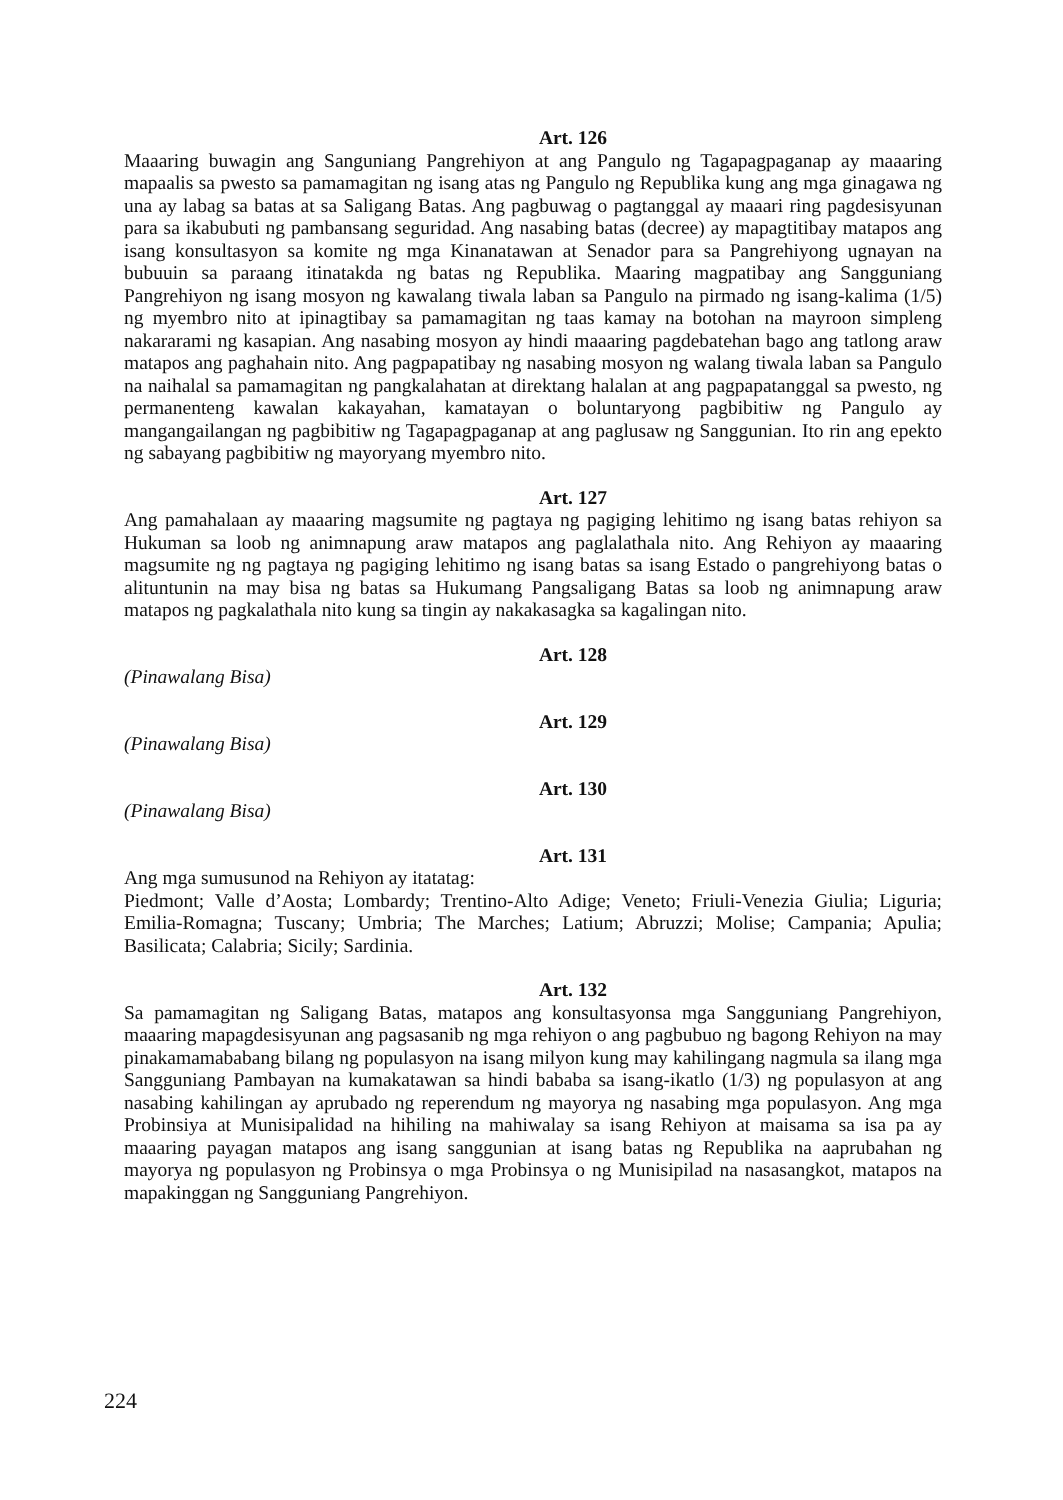Art. 126
Maaaring buwagin ang Sanguniang Pangrehiyon at ang Pangulo ng Tagapagpaganap ay maaaring mapaalis sa pwesto sa pamamagitan ng isang atas ng Pangulo ng Republika kung ang mga ginagawa ng una ay labag sa batas at sa Saligang Batas. Ang pagbuwag o pagtanggal ay maaari ring pagdesisyunan para sa ikabubuti ng pambansang seguridad. Ang nasabing batas (decree) ay mapagtitibay matapos ang isang konsultasyon sa komite ng mga Kinanatawan at Senador para sa Pangrehiyong ugnayan na bubuuin sa paraang itinatakda ng batas ng Republika. Maaring magpatibay ang Sangguniang Pangrehiyon ng isang mosyon ng kawalang tiwala laban sa Pangulo na pirmado ng isang-kalima (1/5) ng myembro nito at ipinagtibay sa pamamagitan ng taas kamay na botohan na mayroon simpleng nakararami ng kasapian. Ang nasabing mosyon ay hindi maaaring pagdebatehan bago ang tatlong araw matapos ang paghahain nito. Ang pagpapatibay ng nasabing mosyon ng walang tiwala laban sa Pangulo na naihalal sa pamamagitan ng pangkalahatan at direktang halalan at ang pagpapatanggal sa pwesto, ng permanenteng kawalan kakayahan, kamatayan o boluntaryong pagbibitiw ng Pangulo ay mangangailangan ng pagbibitiw ng Tagapagpaganap at ang paglusaw ng Sanggunian. Ito rin ang epekto ng sabayang pagbibitiw ng mayoryang myembro nito.
Art. 127
Ang pamahalaan ay maaaring magsumite ng pagtaya ng pagiging lehitimo ng isang batas rehiyon sa Hukuman sa loob ng animnapung araw matapos ang paglalathala nito. Ang Rehiyon ay maaaring magsumite ng ng pagtaya ng pagiging lehitimo ng isang batas sa isang Estado o pangrehiyong batas o alituntunin na may bisa ng batas sa Hukumang Pangsaligang Batas sa loob ng animnapung araw matapos ng pagkalathala nito kung sa tingin ay nakakasagka sa kagalingan nito.
Art. 128
(Pinawalang Bisa)
Art. 129
(Pinawalang Bisa)
Art. 130
(Pinawalang Bisa)
Art. 131
Ang mga sumusunod na Rehiyon ay itatatag:
Piedmont; Valle d’Aosta; Lombardy; Trentino-Alto Adige; Veneto; Friuli-Venezia Giulia; Liguria; Emilia-Romagna; Tuscany; Umbria; The Marches; Latium; Abruzzi; Molise; Campania; Apulia; Basilicata; Calabria; Sicily; Sardinia.
Art. 132
Sa pamamagitan ng Saligang Batas, matapos ang konsultasyonsa mga Sangguniang Pangrehiyon, maaaring mapagdesisyunan ang pagsasanib ng mga rehiyon o ang pagbubuo ng bagong Rehiyon na may pinakamamababang bilang ng populasyon na isang milyon kung may kahilingang nagmula sa ilang mga Sangguniang Pambayan na kumakatawan sa hindi bababa sa isang-ikatlo (1/3) ng populasyon at ang nasabing kahilingan ay aprubado ng reperendum ng mayorya ng nasabing mga populasyon. Ang mga Probinsiya at Munisipalidad na hihiling na mahiwalay sa isang Rehiyon at maisama sa isa pa ay maaaring payagan matapos ang isang sanggunian at isang batas ng Republika na aaprubahan ng mayorya ng populasyon ng Probinsya o mga Probinsya o ng Munisipilad na nasasangkot, matapos na mapakinggan ng Sangguniang Pangrehiyon.
224